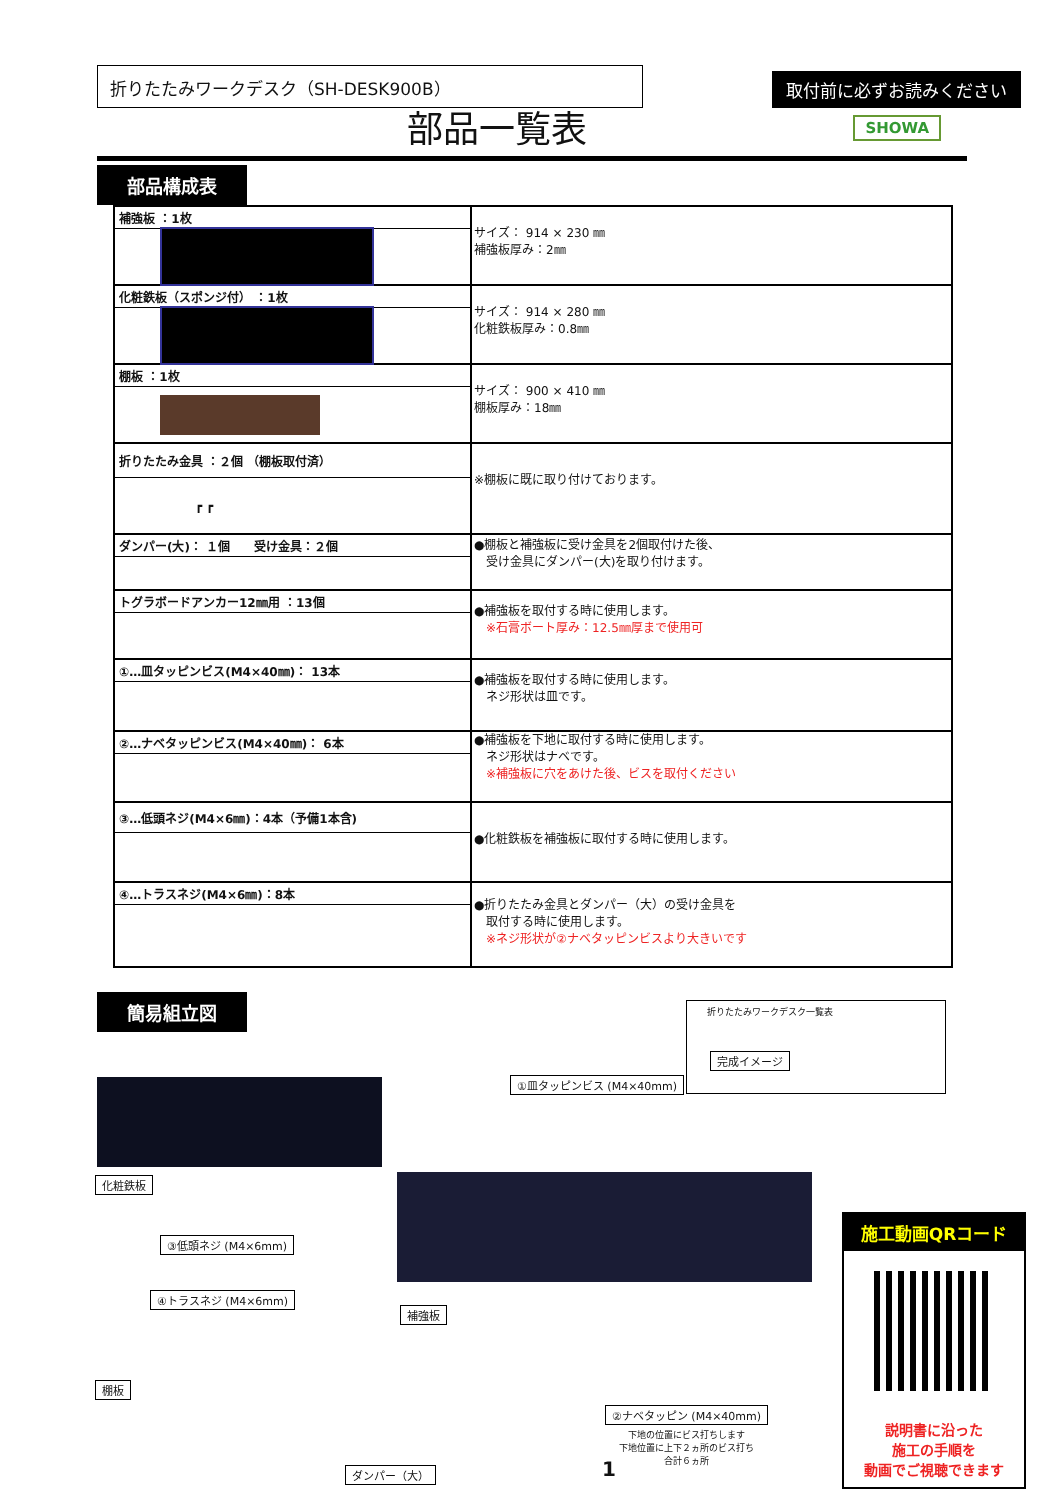折りたたみワークデスク（SH-DESK900B）
取付前に必ずお読みください
部品一覧表
SHOWA
部品構成表
| 補強板 ：1枚 | サイズ： 914 × 230 ㎜ 補強板厚み：2㎜ |
| 化粧鉄板（スポンジ付） ：1枚 | サイズ： 914 × 280 ㎜ 化粧鉄板厚み：0.8㎜ |
| 棚板 ：1枚 | サイズ： 900 × 410 ㎜ 棚板厚み：18㎜ |
| 折りたたみ金具 ：２個 （棚板取付済） ┏ ┏ | ※棚板に既に取り付けております。 |
| ダンパー(大)： １個 受け金具：２個 | ●棚板と補強板に受け金具を2個取付けた後、 受け金具にダンパー(大)を取り付けます。 |
| トグラボードアンカー12㎜用 ：13個 | ●補強板を取付する時に使用します。 ※石膏ボート厚み：12.5㎜厚まで使用可 |
| ①…皿タッピンビス(M4×40㎜)： 13本 | ●補強板を取付する時に使用します。 ネジ形状は皿です。 |
| ②…ナベタッピンビス(M4×40㎜)： 6本 | ●補強板を下地に取付する時に使用します。 ネジ形状はナベです。 ※補強板に穴をあけた後、ビスを取付ください |
| ③…低頭ネジ(M4×6㎜)：4本（予備1本含) | ●化粧鉄板を補強板に取付する時に使用します。 |
| ④…トラスネジ(M4×6㎜)：8本 | ●折りたたみ金具とダンパー（大）の受け金具を 取付する時に使用します。 ※ネジ形状が②ナベタッピンビスより大きいです |
簡易組立図
折りたたみワークデスク一覧表
完成イメージ
①皿タッピンビス (M4×40mm)
化粧鉄板
③低頭ネジ (M4×6mm)
④トラスネジ (M4×6mm)
補強板
棚板
ダンパー（大） 1
②ナベタッピン (M4×40mm)
下地の位置にビス打ちします
下地位置に上下２ヵ所のビス打ち
合計６ヵ所
施工動画QRコード
説明書に沿った
施工の手順を
動画でご視聴できます